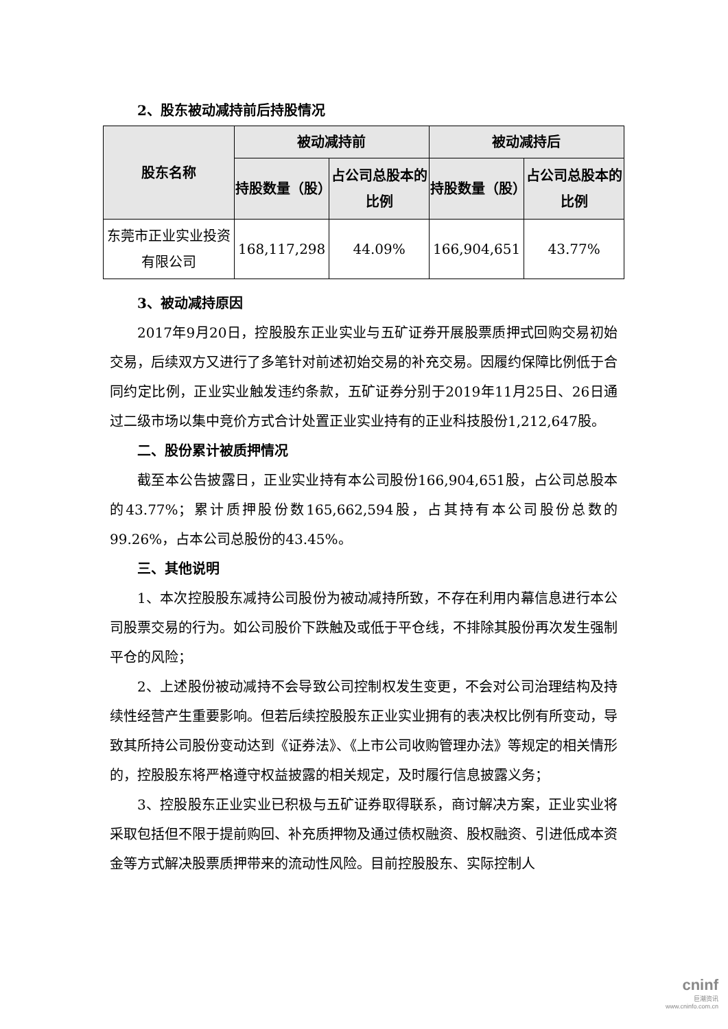2、股东被动减持前后持股情况
| 股东名称 | 被动减持前 | | 被动减持后 | |
| --- | --- | --- | --- | --- |
| | 持股数量（股） | 占公司总股本的比例 | 持股数量（股） | 占公司总股本的比例 |
| 东莞市正业实业投资有限公司 | 168,117,298 | 44.09% | 166,904,651 | 43.77% |
3、被动减持原因
2017年9月20日，控股股东正业实业与五矿证券开展股票质押式回购交易初始交易，后续双方又进行了多笔针对前述初始交易的补充交易。因履约保障比例低于合同约定比例，正业实业触发违约条款，五矿证券分别于2019年11月25日、26日通过二级市场以集中竞价方式合计处置正业实业持有的正业科技股份1,212,647股。
二、股份累计被质押情况
截至本公告披露日，正业实业持有本公司股份166,904,651股，占公司总股本的43.77%；累计质押股份数165,662,594股，占其持有本公司股份总数的99.26%，占本公司总股份的43.45%。
三、其他说明
1、本次控股股东减持公司股份为被动减持所致，不存在利用内幕信息进行本公司股票交易的行为。如公司股价下跌触及或低于平仓线，不排除其股份再次发生强制平仓的风险；
2、上述股份被动减持不会导致公司控制权发生变更，不会对公司治理结构及持续性经营产生重要影响。但若后续控股股东正业实业拥有的表决权比例有所变动，导致其所持公司股份变动达到《证券法》、《上市公司收购管理办法》等规定的相关情形的，控股股东将严格遵守权益披露的相关规定，及时履行信息披露义务；
3、控股股东正业实业已积极与五矿证券取得联系，商讨解决方案，正业实业将采取包括但不限于提前购回、补充质押物及通过债权融资、股权融资、引进低成本资金等方式解决股票质押带来的流动性风险。目前控股股东、实际控制人
cninf
巨潮资讯
www.cninfo.com.cn